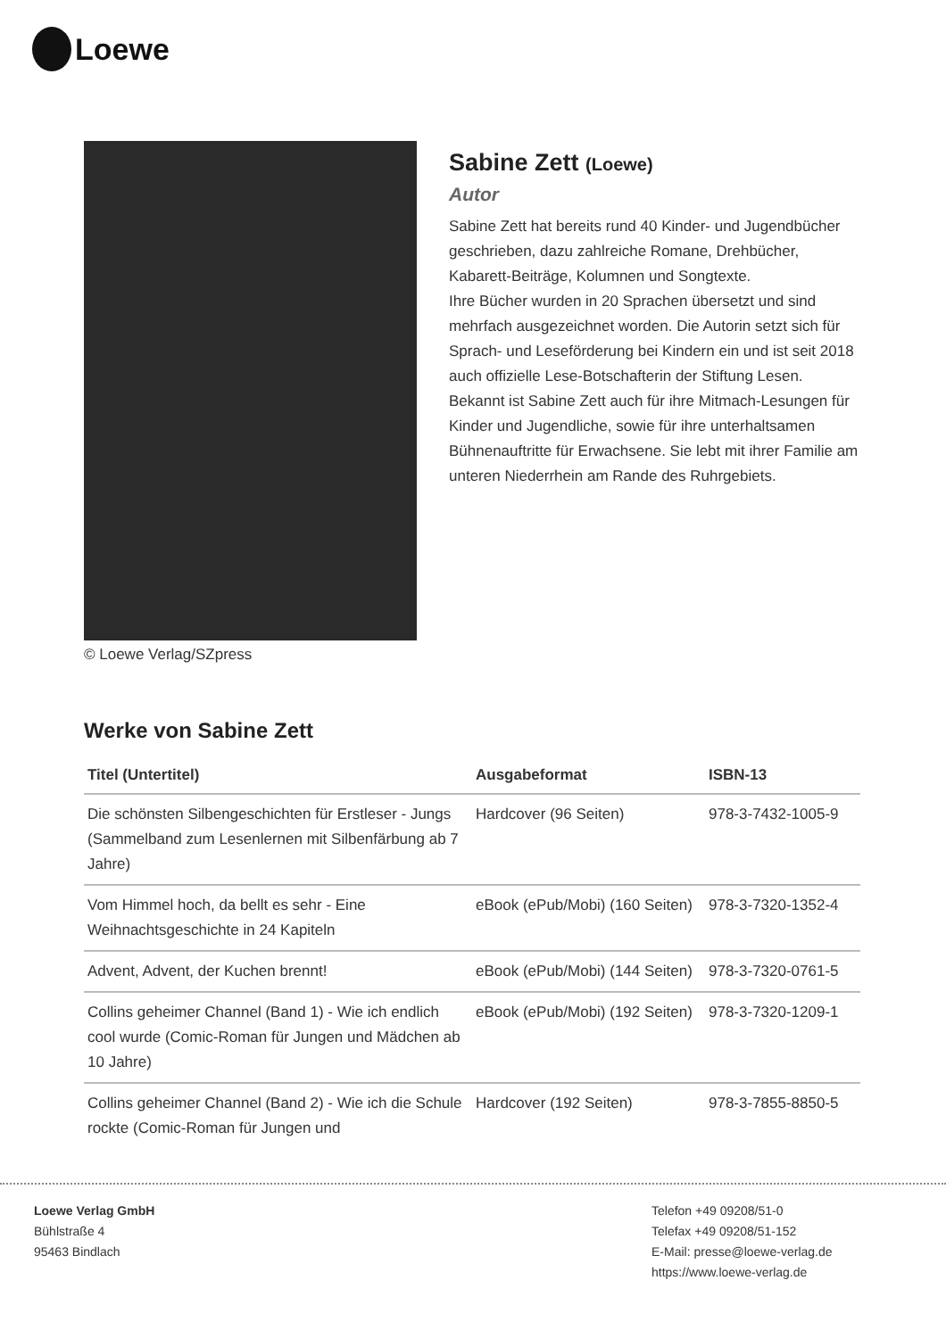Loewe
© Loewe Verlag/SZpress
Sabine Zett (Loewe)
Autor
Sabine Zett hat bereits rund 40 Kinder- und Jugendbücher geschrieben, dazu zahlreiche Romane, Drehbücher, Kabarett-Beiträge, Kolumnen und Songtexte.
Ihre Bücher wurden in 20 Sprachen übersetzt und sind mehrfach ausgezeichnet worden. Die Autorin setzt sich für Sprach- und Leseförderung bei Kindern ein und ist seit 2018 auch offizielle Lese-Botschafterin der Stiftung Lesen.
Bekannt ist Sabine Zett auch für ihre Mitmach-Lesungen für Kinder und Jugendliche, sowie für ihre unterhaltsamen Bühnenauftritte für Erwachsene. Sie lebt mit ihrer Familie am unteren Niederrhein am Rande des Ruhrgebiets.
Werke von Sabine Zett
| Titel (Untertitel) | Ausgabeformat | ISBN-13 |
| --- | --- | --- |
| Die schönsten Silbengeschichten für Erstleser - Jungs (Sammelband zum Lesenlernen mit Silbenfärbung ab 7 Jahre) | Hardcover (96 Seiten) | 978-3-7432-1005-9 |
| Vom Himmel hoch, da bellt es sehr - Eine Weihnachtsgeschichte in 24 Kapiteln | eBook (ePub/Mobi) (160 Seiten) | 978-3-7320-1352-4 |
| Advent, Advent, der Kuchen brennt! | eBook (ePub/Mobi) (144 Seiten) | 978-3-7320-0761-5 |
| Collins geheimer Channel (Band 1) - Wie ich endlich cool wurde (Comic-Roman für Jungen und Mädchen ab 10 Jahre) | eBook (ePub/Mobi) (192 Seiten) | 978-3-7320-1209-1 |
| Collins geheimer Channel (Band 2) - Wie ich die Schule rockte (Comic-Roman für Jungen und | Hardcover (192 Seiten) | 978-3-7855-8850-5 |
Loewe Verlag GmbH
Bühlstraße 4
95463 Bindlach
Telefon +49 09208/51-0
Telefax +49 09208/51-152
E-Mail: presse@loewe-verlag.de
https://www.loewe-verlag.de